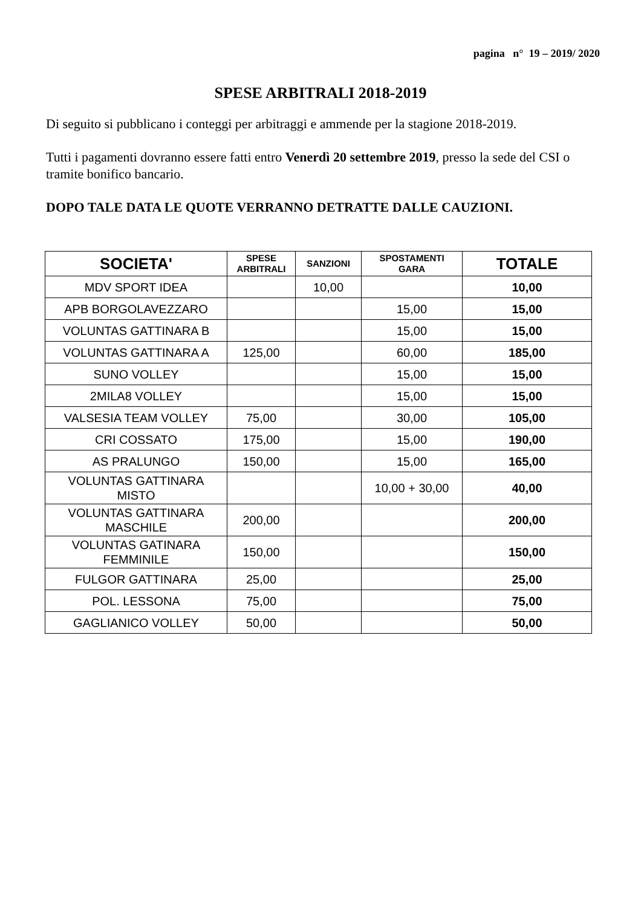pagina n° 19 – 2019/ 2020
SPESE ARBITRALI 2018-2019
Di seguito si pubblicano i conteggi per arbitraggi e ammende per la stagione 2018-2019.
Tutti i pagamenti dovranno essere fatti entro Venerdì 20 settembre 2019, presso la sede del CSI o tramite bonifico bancario.
DOPO TALE DATA LE QUOTE VERRANNO DETRATTE DALLE CAUZIONI.
| SOCIETA' | SPESE ARBITRALI | SANZIONI | SPOSTAMENTI GARA | TOTALE |
| --- | --- | --- | --- | --- |
| MDV SPORT IDEA | | 10,00 | | 10,00 |
| APB BORGOLAVEZZARO | | | 15,00 | 15,00 |
| VOLUNTAS GATTINARA B | | | 15,00 | 15,00 |
| VOLUNTAS GATTINARA A | 125,00 | | 60,00 | 185,00 |
| SUNO VOLLEY | | | 15,00 | 15,00 |
| 2MILA8 VOLLEY | | | 15,00 | 15,00 |
| VALSESIA TEAM VOLLEY | 75,00 | | 30,00 | 105,00 |
| CRI COSSATO | 175,00 | | 15,00 | 190,00 |
| AS PRALUNGO | 150,00 | | 15,00 | 165,00 |
| VOLUNTAS GATTINARA MISTO | | | 10,00 + 30,00 | 40,00 |
| VOLUNTAS GATTINARA MASCHILE | 200,00 | | | 200,00 |
| VOLUNTAS GATINARA FEMMINILE | 150,00 | | | 150,00 |
| FULGOR GATTINARA | 25,00 | | | 25,00 |
| POL. LESSONA | 75,00 | | | 75,00 |
| GAGLIANICO VOLLEY | 50,00 | | | 50,00 |